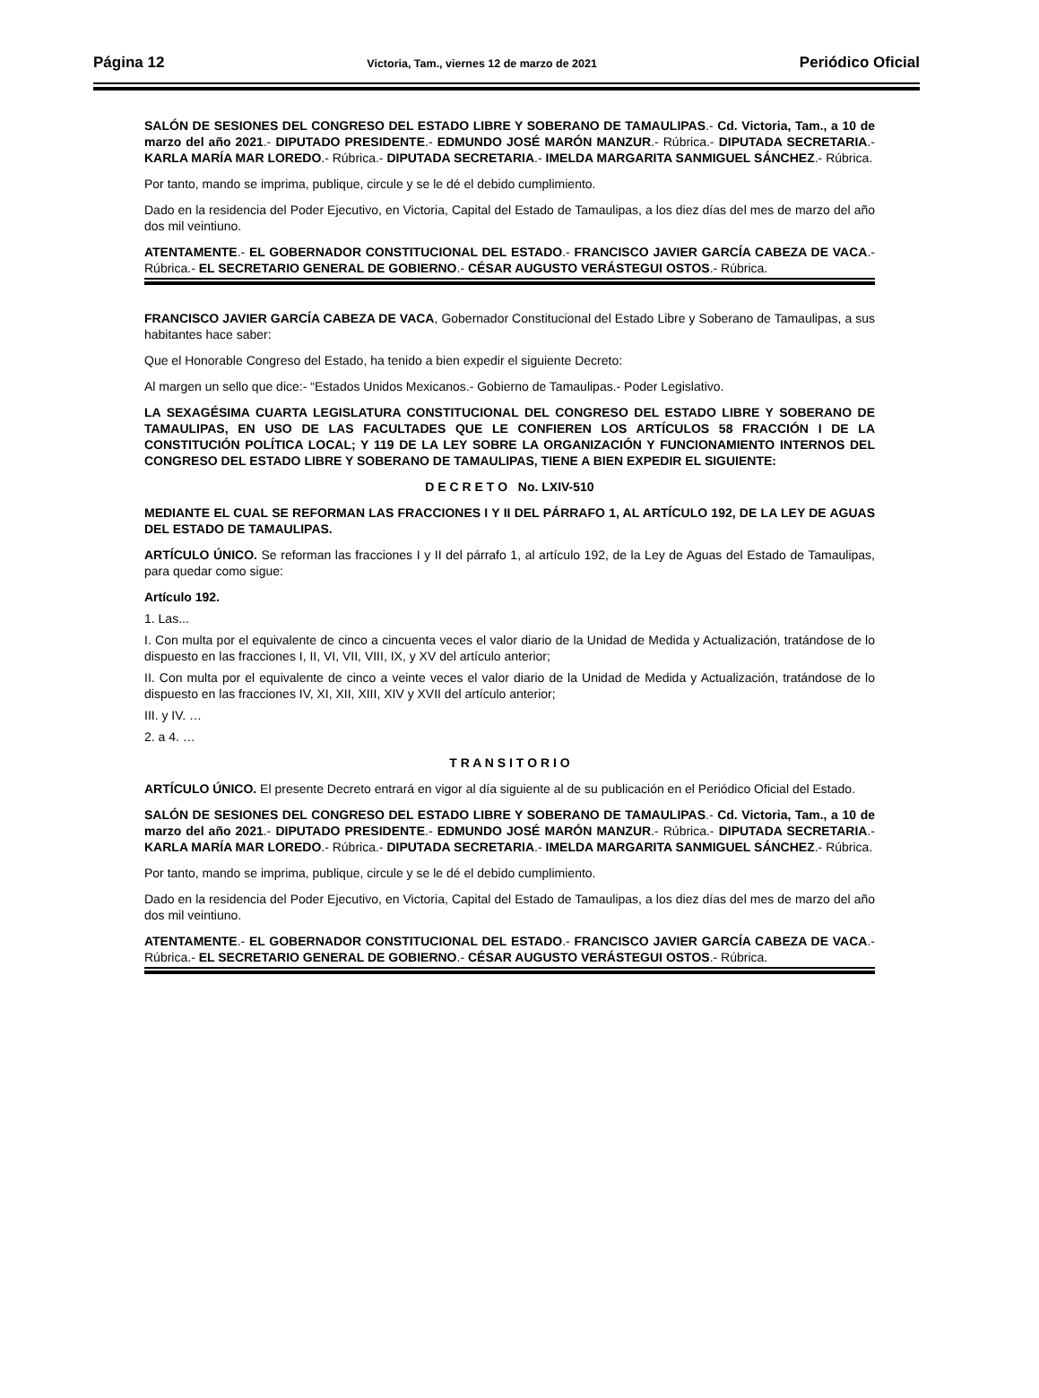Página 12 Victoria, Tam., viernes 12 de marzo de 2021 Periódico Oficial
SALÓN DE SESIONES DEL CONGRESO DEL ESTADO LIBRE Y SOBERANO DE TAMAULIPAS.- Cd. Victoria, Tam., a 10 de marzo del año 2021.- DIPUTADO PRESIDENTE.- EDMUNDO JOSÉ MARÓN MANZUR.- Rúbrica.- DIPUTADA SECRETARIA.- KARLA MARÍA MAR LOREDO.- Rúbrica.- DIPUTADA SECRETARIA.- IMELDA MARGARITA SANMIGUEL SÁNCHEZ.- Rúbrica.
Por tanto, mando se imprima, publique, circule y se le dé el debido cumplimiento.
Dado en la residencia del Poder Ejecutivo, en Victoria, Capital del Estado de Tamaulipas, a los diez días del mes de marzo del año dos mil veintiuno.
ATENTAMENTE.- EL GOBERNADOR CONSTITUCIONAL DEL ESTADO.- FRANCISCO JAVIER GARCÍA CABEZA DE VACA.- Rúbrica.- EL SECRETARIO GENERAL DE GOBIERNO.- CÉSAR AUGUSTO VERÁSTEGUI OSTOS.- Rúbrica.
FRANCISCO JAVIER GARCÍA CABEZA DE VACA, Gobernador Constitucional del Estado Libre y Soberano de Tamaulipas, a sus habitantes hace saber:
Que el Honorable Congreso del Estado, ha tenido a bien expedir el siguiente Decreto:
Al margen un sello que dice:- “Estados Unidos Mexicanos.- Gobierno de Tamaulipas.- Poder Legislativo.
LA SEXAGÉSIMA CUARTA LEGISLATURA CONSTITUCIONAL DEL CONGRESO DEL ESTADO LIBRE Y SOBERANO DE TAMAULIPAS, EN USO DE LAS FACULTADES QUE LE CONFIEREN LOS ARTÍCULOS 58 FRACCIÓN I DE LA CONSTITUCIÓN POLÍTICA LOCAL; Y 119 DE LA LEY SOBRE LA ORGANIZACIÓN Y FUNCIONAMIENTO INTERNOS DEL CONGRESO DEL ESTADO LIBRE Y SOBERANO DE TAMAULIPAS, TIENE A BIEN EXPEDIR EL SIGUIENTE:
D E C R E T O No. LXIV-510
MEDIANTE EL CUAL SE REFORMAN LAS FRACCIONES I Y II DEL PÁRRAFO 1, AL ARTÍCULO 192, DE LA LEY DE AGUAS DEL ESTADO DE TAMAULIPAS.
ARTÍCULO ÚNICO. Se reforman las fracciones I y II del párrafo 1, al artículo 192, de la Ley de Aguas del Estado de Tamaulipas, para quedar como sigue:
Artículo 192.
1. Las...
I. Con multa por el equivalente de cinco a cincuenta veces el valor diario de la Unidad de Medida y Actualización, tratándose de lo dispuesto en las fracciones I, II, VI, VII, VIII, IX, y XV del artículo anterior;
II. Con multa por el equivalente de cinco a veinte veces el valor diario de la Unidad de Medida y Actualización, tratándose de lo dispuesto en las fracciones IV, XI, XII, XIII, XIV y XVII del artículo anterior;
III. y IV. …
2. a 4. …
T R A N S I T O R I O
ARTÍCULO ÚNICO. El presente Decreto entrará en vigor al día siguiente al de su publicación en el Periódico Oficial del Estado.
SALÓN DE SESIONES DEL CONGRESO DEL ESTADO LIBRE Y SOBERANO DE TAMAULIPAS.- Cd. Victoria, Tam., a 10 de marzo del año 2021.- DIPUTADO PRESIDENTE.- EDMUNDO JOSÉ MARÓN MANZUR.- Rúbrica.- DIPUTADA SECRETARIA.- KARLA MARÍA MAR LOREDO.- Rúbrica.- DIPUTADA SECRETARIA.- IMELDA MARGARITA SANMIGUEL SÁNCHEZ.- Rúbrica.
Por tanto, mando se imprima, publique, circule y se le dé el debido cumplimiento.
Dado en la residencia del Poder Ejecutivo, en Victoria, Capital del Estado de Tamaulipas, a los diez días del mes de marzo del año dos mil veintiuno.
ATENTAMENTE.- EL GOBERNADOR CONSTITUCIONAL DEL ESTADO.- FRANCISCO JAVIER GARCÍA CABEZA DE VACA.- Rúbrica.- EL SECRETARIO GENERAL DE GOBIERNO.- CÉSAR AUGUSTO VERÁSTEGUI OSTOS.- Rúbrica.